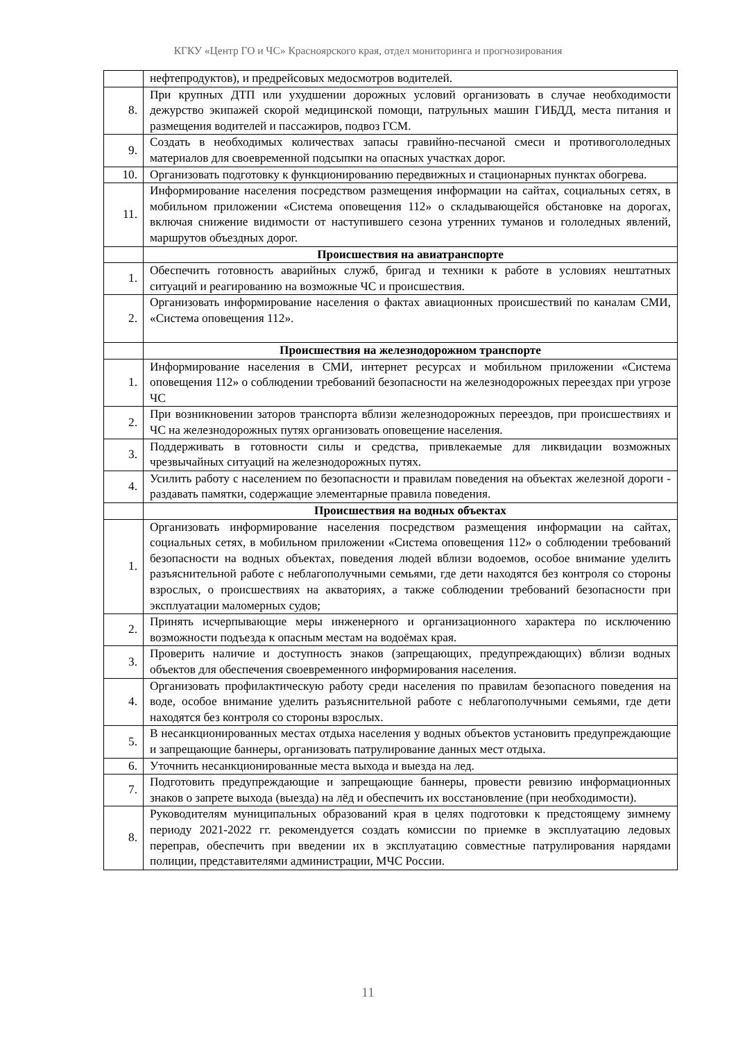КГКУ «Центр ГО и ЧС» Красноярского края, отдел мониторинга и прогнозирования
| | нефтепродуктов), и предрейсовых медосмотров водителей. |
| 8. | При крупных ДТП или ухудшении дорожных условий организовать в случае необходимости дежурство экипажей скорой медицинской помощи, патрульных машин ГИБДД, места питания и размещения водителей и пассажиров, подвоз ГСМ. |
| 9. | Создать в необходимых количествах запасы гравийно-песчаной смеси и противогололедных материалов для своевременной подсыпки на опасных участках дорог. |
| 10. | Организовать подготовку к функционированию передвижных и стационарных пунктах обогрева. |
| 11. | Информирование населения посредством размещения информации на сайтах, социальных сетях, в мобильном приложении «Система оповещения 112» о складывающейся обстановке на дорогах, включая снижение видимости от наступившего сезона утренних туманов и гололедных явлений, маршрутов объездных дорог. |
| | Происшествия на авиатранспорте |
| 1. | Обеспечить готовность аварийных служб, бригад и техники к работе в условиях нештатных ситуаций и реагированию на возможные ЧС и происшествия. |
| 2. | Организовать информирование населения о фактах авиационных происшествий по каналам СМИ, «Система оповещения 112». |
| | Происшествия на железнодорожном транспорте |
| 1. | Информирование населения в СМИ, интернет ресурсах и мобильном приложении «Система оповещения 112» о соблюдении требований безопасности на железнодорожных переездах при угрозе ЧС |
| 2. | При возникновении заторов транспорта вблизи железнодорожных переездов, при происшествиях и ЧС на железнодорожных путях организовать оповещение населения. |
| 3. | Поддерживать в готовности силы и средства, привлекаемые для ликвидации возможных чрезвычайных ситуаций на железнодорожных путях. |
| 4. | Усилить работу с населением по безопасности и правилам поведения на объектах железной дороги - раздавать памятки, содержащие элементарные правила поведения. |
| | Происшествия на водных объектах |
| 1. | Организовать информирование населения посредством размещения информации на сайтах, социальных сетях, в мобильном приложении «Система оповещения 112» о соблюдении требований безопасности на водных объектах, поведения людей вблизи водоемов, особое внимание уделить разъяснительной работе с неблагополучными семьями, где дети находятся без контроля со стороны взрослых, о происшествиях на акваториях, а также соблюдении требований безопасности при эксплуатации маломерных судов; |
| 2. | Принять исчерпывающие меры инженерного и организационного характера по исключению возможности подъезда к опасным местам на водоёмах края. |
| 3. | Проверить наличие и доступность знаков (запрещающих, предупреждающих) вблизи водных объектов для обеспечения своевременного информирования населения. |
| 4. | Организовать профилактическую работу среди населения по правилам безопасного поведения на воде, особое внимание уделить разъяснительной работе с неблагополучными семьями, где дети находятся без контроля со стороны взрослых. |
| 5. | В несанкционированных местах отдыха населения у водных объектов установить предупреждающие и запрещающие баннеры, организовать патрулирование данных мест отдыха. |
| 6. | Уточнить несанкционированные места выхода и выезда на лед. |
| 7. | Подготовить предупреждающие и запрещающие баннеры, провести ревизию информационных знаков о запрете выхода (выезда) на лёд и обеспечить их восстановление (при необходимости). |
| 8. | Руководителям муниципальных образований края в целях подготовки к предстоящему зимнему периоду 2021-2022 гг. рекомендуется создать комиссии по приемке в эксплуатацию ледовых переправ, обеспечить при введении их в эксплуатацию совместные патрулирования нарядами полиции, представителями администрации, МЧС России. |
11